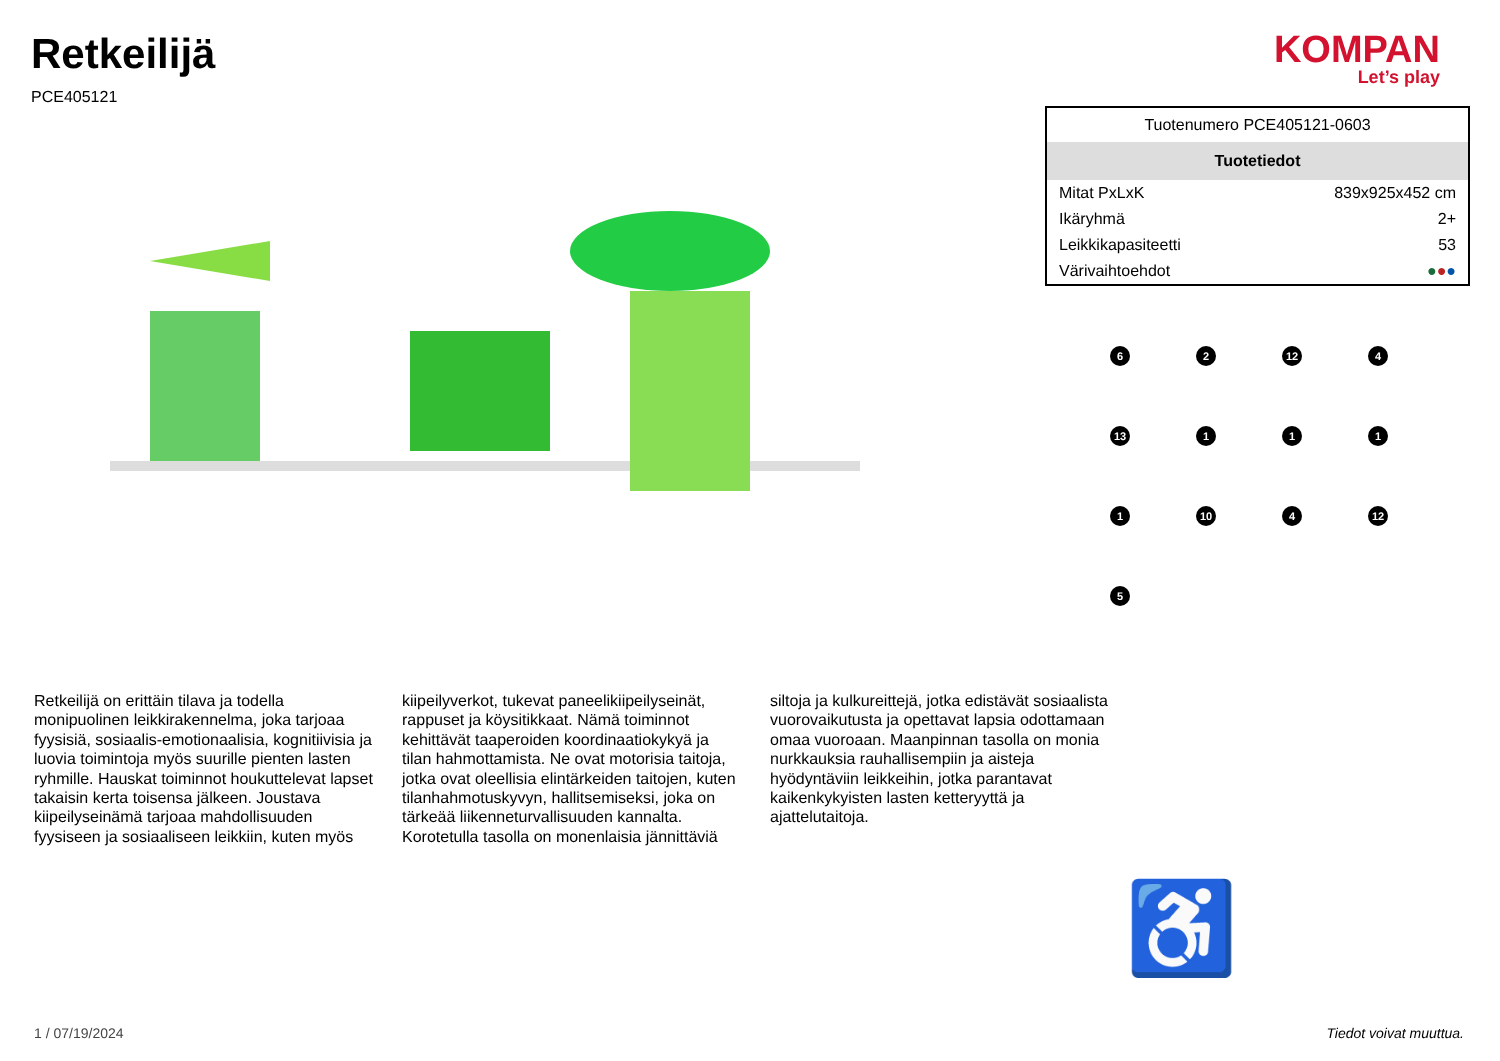Retkeilijä
PCE405121
KOMPAN
Let’s play
Retkeilijä on erittäin tilava ja todella monipuolinen leikkirakennelma, joka tarjoaa fyysisiä, sosiaalis-emotionaalisia, kognitiivisia ja luovia toimintoja myös suurille pienten lasten ryhmille. Hauskat toiminnot houkuttelevat lapset takaisin kerta toisensa jälkeen. Joustava kiipeilyseinämä tarjoaa mahdollisuuden fyysiseen ja sosiaaliseen leikkiin, kuten myös
kiipeilyverkot, tukevat paneelikiipeilyseinät, rappuset ja köysitikkaat. Nämä toiminnot kehittävät taaperoiden koordinaatiokykyä ja tilan hahmottamista. Ne ovat motorisia taitoja, jotka ovat oleellisia elintärkeiden taitojen, kuten tilanhahmotuskyvyn, hallitsemiseksi, joka on tärkeää liikenneturvallisuuden kannalta. Korotetulla tasolla on monenlaisia jännittäviä
siltoja ja kulkureittejä, jotka edistävät sosiaalista vuorovaikutusta ja opettavat lapsia odottamaan omaa vuoroaan. Maanpinnan tasolla on monia nurkkauksia rauhallisempiin ja aisteja hyödyntäviin leikkeihin, jotka parantavat kaikenkykyisten lasten ketteryyttä ja ajattelutaitoja.
| Tuotenumero PCE405121-0603 | |
| Tuotetiedot | |
| Mitat PxLxK | 839x925x452 cm |
| Ikäryhmä | 2+ |
| Leikkikapasiteetti | 53 |
| Värivaihtoehdot | ● ● ● |
6
2
12
4
13
1
1
1
1
10
4
12
5
♿
1 / 07/19/2024 Tiedot voivat muuttua.